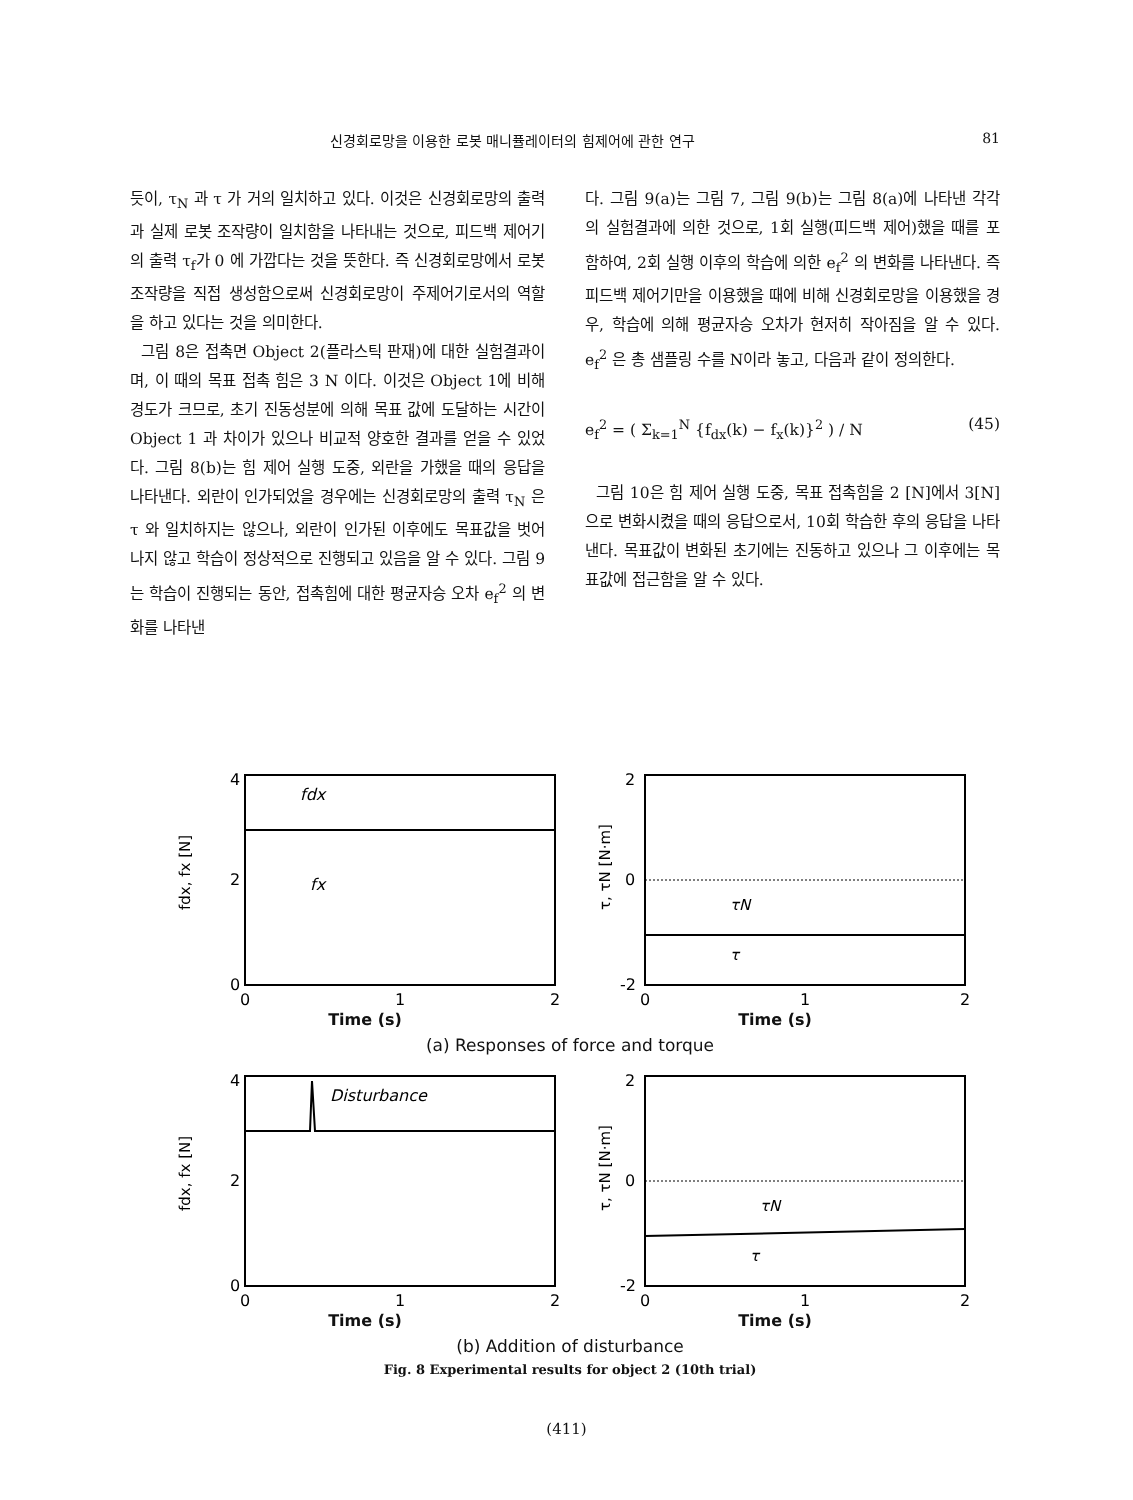신경회로망을 이용한 로봇 매니퓰레이터의 힘제어에 관한 연구 81
듯이, τ<sub>N</sub> 과 τ 가 거의 일치하고 있다. 이것은 신경회로망의 출력과 실제 로봇 조작량이 일치함을 나타내는 것으로, 피드백 제어기의 출력 τ<sub>f</sub>가 0 에 가깝다는 것을 뜻한다. 즉 신경회로망에서 로봇 조작량을 직접 생성함으로써 신경회로망이 주제어기로서의 역할을 하고 있다는 것을 의미한다.
그림 8은 접촉면 Object 2(플라스틱 판재)에 대한 실험결과이며, 이 때의 목표 접촉 힘은 3 N 이다. 이것은 Object 1에 비해 경도가 크므로, 초기 진동성분에 의해 목표 값에 도달하는 시간이 Object 1 과 차이가 있으나 비교적 양호한 결과를 얻을 수 있었다. 그림 8(b)는 힘 제어 실행 도중, 외란을 가했을 때의 응답을 나타낸다. 외란이 인가되었을 경우에는 신경회로망의 출력 τ<sub>N</sub> 은 τ 와 일치하지는 않으나, 외란이 인가된 이후에도 목표값을 벗어나지 않고 학습이 정상적으로 진행되고 있음을 알 수 있다. 그림 9는 학습이 진행되는 동안, 접촉힘에 대한 평균자승 오차 e<sub>f</sub><sup>2</sup> 의 변화를 나타낸
다. 그림 9(a)는 그림 7, 그림 9(b)는 그림 8(a)에 나타낸 각각의 실험결과에 의한 것으로, 1회 실행(피드백 제어)했을 때를 포함하여, 2회 실행 이후의 학습에 의한 e<sub>f</sub><sup>2</sup> 의 변화를 나타낸다. 즉 피드백 제어기만을 이용했을 때에 비해 신경회로망을 이용했을 경우, 학습에 의해 평균자승 오차가 현저히 작아짐을 알 수 있다. e<sub>f</sub><sup>2</sup> 은 총 샘플링 수를 N이라 놓고, 다음과 같이 정의한다.
e<sub>f</sub><sup>2</sup> = ( Σ<sub>k=1</sub><sup>N</sup> {f<sub>dx</sub>(k) − f<sub>x</sub>(k)}<sup>2</sup> ) / N (45)
그림 10은 힘 제어 실행 도중, 목표 접촉힘을 2 [N]에서 3[N]으로 변화시켰을 때의 응답으로서, 10회 학습한 후의 응답을 나타낸다. 목표값이 변화된 초기에는 진동하고 있으나 그 이후에는 목표값에 접근함을 알 수 있다.
4
2
0
fdx
fx
fdx, fx [N]
0
1
2
2
0
-2
τN
τ
τ, τN [N·m]
0
1
2
Time (s) Time (s)
(a) Responses of force and torque
4
2
0
Disturbance
fdx, fx [N]
0
1
2
2
0
-2
τN
τ
τ, τN [N·m]
0
1
2
Time (s) Time (s)
(b) Addition of disturbance
Fig. 8 Experimental results for object 2 (10th trial)
(411)